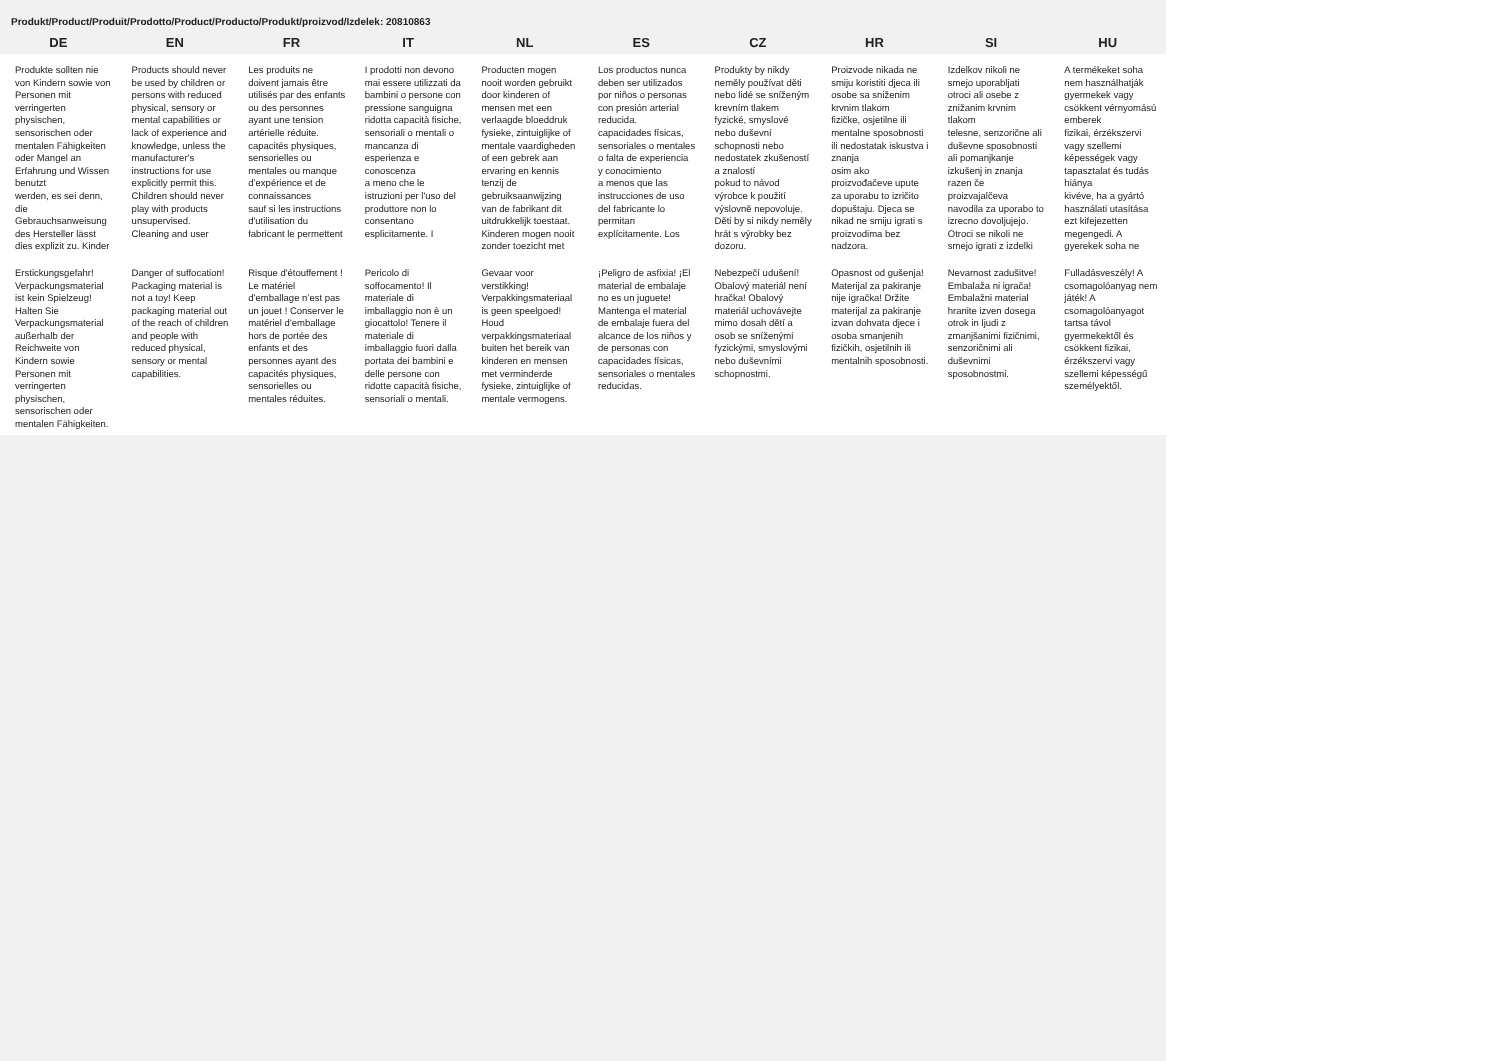Produkt/Product/Produit/Prodotto/Product/Producto/Produkt/proizvod/Izdelek: 20810863
| DE | EN | FR | IT | NL | ES | CZ | HR | SI | HU |
| --- | --- | --- | --- | --- | --- | --- | --- | --- | --- |
| Produkte sollten nie von Kindern sowie von Personen mit verringerten physischen, sensorischen oder mentalen Fähigkeiten oder Mangel an Erfahrung und Wissen benutzt werden, es sei denn, die Gebrauchsanweisung des Hersteller lässt dies explizit zu. Kinder | Products should never be used by children or persons with reduced physical, sensory or mental capabilities or lack of experience and knowledge, unless the manufacturer's instructions for use explicitly permit this. Children should never play with products unsupervised. Cleaning and user | Les produits ne doivent jamais être utilisés par des enfants ou des personnes ayant une tension artérielle réduite. capacités physiques, sensorielles ou mentales ou manque d’expérience et de connaissances sauf si les instructions d'utilisation du fabricant le permettent | I prodotti non devono mai essere utilizzati da bambini o persone con pressione sanguigna ridotta capacità fisiche, sensoriali o mentali o mancanza di esperienza e conoscenza a meno che le istruzioni per l'uso del produttore non lo consentano esplicitamente. I | Producten mogen nooit worden gebruikt door kinderen of mensen met een verlaagde bloeddruk fysieke, zintuiglijke of mentale vaardigheden of een gebrek aan ervaring en kennis tenzij de gebruiksaanwijzing van de fabrikant dit uitdrukkelijk toestaat. Kinderen mogen nooit zonder toezicht met | Los productos nunca deben ser utilizados por niños o personas con presión arterial reducida. capacidades físicas, sensoriales o mentales o falta de experiencia y conocimiento a menos que las instrucciones de uso del fabricante lo permitan explícitamente. Los | Produkty by nikdy neměly používat děti nebo lidé se sníženým krevním tlakem fyzické, smyslové nebo duševní schopnosti nebo nedostatek zkušeností a znalostí pokud to návod výrobce k použití výslovně nepovoluje. Děti by si nikdy neměly hrát s výrobky bez dozoru. | Proizvode nikada ne smiju koristiti djeca ili osobe sa sniženim krvnim tlakom fizičke, osjetilne ili mentalne sposobnosti ili nedostatak iskustva i znanja osim ako proizvođačeve upute za uporabu to izričito dopuštaju. Djeca se nikad ne smiju igrati s proizvodima bez nadzora. | Izdelkov nikoli ne smejo uporabljati otroci ali osebe z znižanim krvnim tlakom telesne, senzorične ali duševne sposobnosti ali pomanjkanje izkušenj in znanja razen če proizvajalčeva navodila za uporabo to izrecno dovoljujejo. Otroci se nikoli ne smejo igrati z izdelki | A termékeket soha nem használhatják gyermekek vagy csökkent vérnyomású emberek fizikai, érzékszervi vagy szellemi képességek vagy tapasztalat és tudás hiánya kivéve, ha a gyártó használati utasítása ezt kifejezetten megengedi. A gyerekek soha ne |
| Erstickungsgefahr! Verpackungsmaterial ist kein Spielzeug! Halten Sie Verpackungsmaterial außerhalb der Reichweite von Kindern sowie Personen mit verringerten physischen, sensorischen oder mentalen Fähigkeiten. | Danger of suffocation! Packaging material is not a toy! Keep packaging material out of the reach of children and people with reduced physical, sensory or mental capabilities. | Risque d'étouffement ! Le matériel d’emballage n’est pas un jouet ! Conserver le matériel d'emballage hors de portée des enfants et des personnes ayant des capacités physiques, sensorielles ou mentales réduites. | Pericolo di soffocamento! Il materiale di imballaggio non è un giocattolo! Tenere il materiale di imballaggio fuori dalla portata dei bambini e delle persone con ridotte capacità fisiche, sensoriali o mentali. | Gevaar voor verstikking! Verpakkingsmateriaal is geen speelgoed! Houd verpakkingsmateriaal buiten het bereik van kinderen en mensen met verminderde fysieke, zintuiglijke of mentale vermogens. | ¡Peligro de asfixia! ¡El material de embalaje no es un juguete! Mantenga el material de embalaje fuera del alcance de los niños y de personas con capacidades físicas, sensoriales o mentales reducidas. | Nebezpečí udušení! Obalový materiál není hračka! Obalový materiál uchovávejte mimo dosah dětí a osob se sníženými fyzickými, smyslovými nebo duševními schopnostmi. | Opasnost od gušenja! Materijal za pakiranje nije igračka! Držite materijal za pakiranje izvan dohvata djece i osoba smanjenih fizičkih, osjetilnih ili mentalnih sposobnosti. | Nevarnost zadušitve! Embalaža ni igrača! Embalažni material hranite izven dosega otrok in ljudi z zmanjšanimi fizičnimi, senzoričnimi ali duševnimi sposobnostmi. | Fulladásveszély! A csomagolóanyag nem játék! A csomagolóanyagot tartsa távol gyermekektől és csökkent fizikai, érzékszervi vagy szellemi képességű személyektől. |